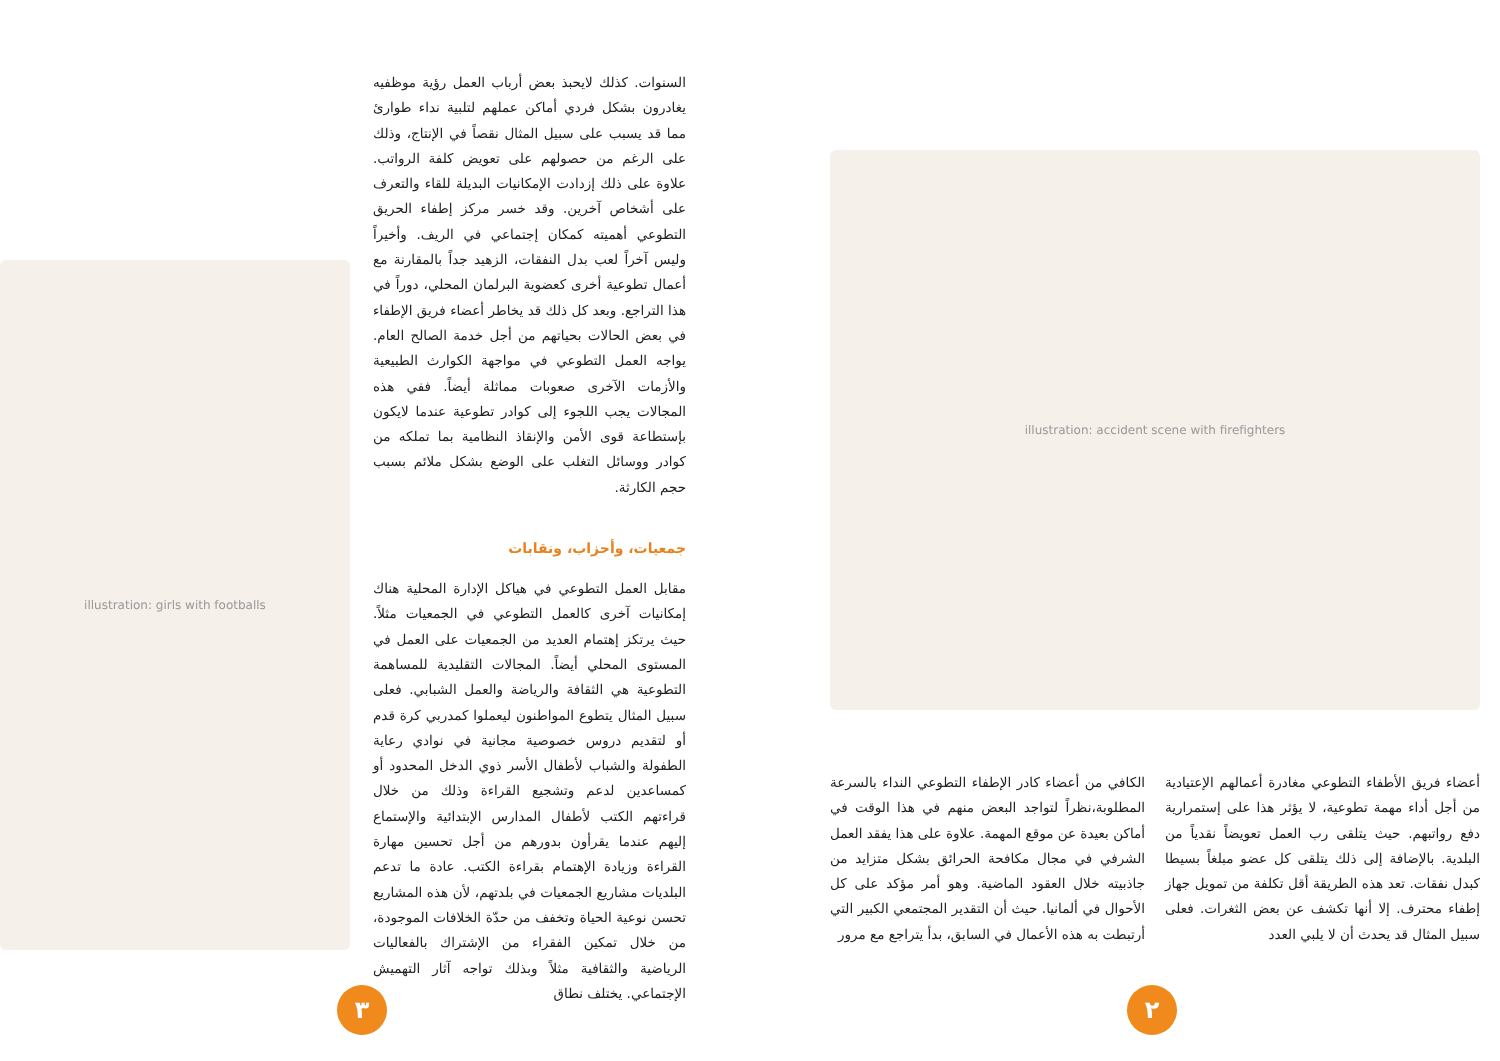illustration: accident scene with firefighters
أعضاء فريق الأطفاء التطوعي مغادرة أعمالهم الإعتيادية من أجل أداء مهمة تطوعية، لا يؤثر هذا على إستمرارية دفع رواتبهم. حيث يتلقى رب العمل تعويضاً نقدياً من البلدية. بالإضافة إلى ذلك يتلقى كل عضو مبلغاً بسيطا كبدل نفقات. تعد هذه الطريقة أقل تكلفة من تمويل جهاز إطفاء محترف. إلا أنها تكشف عن بعض الثغرات. فعلى سبيل المثال قد يحدث أن لا يلبي العدد
الكافي من أعضاء كادر الإطفاء التطوعي النداء بالسرعة المطلوبة،نظراً لتواجد البعض منهم في هذا الوقت في أماكن بعيدة عن موقع المهمة. علاوة على هذا يفقد العمل الشرفي في مجال مكافحة الحرائق بشكل متزايد من جاذبيته خلال العقود الماضية. وهو أمر مؤكد على كل الأحوال في ألمانيا. حيث أن التقدير المجتمعي الكبير التي أرتبطت به هذه الأعمال في السابق، بدأ يتراجع مع مرور
٢
illustration: girls with footballs
السنوات. كذلك لايحبذ بعض أرباب العمل رؤية موظفيه يغادرون بشكل فردي أماكن عملهم لتلبية نداء طوارئ مما قد يسبب على سبيل المثال نقصاً في الإنتاج، وذلك على الرغم من حصولهم على تعويض كلفة الرواتب. علاوة على ذلك إزدادت الإمكانيات البديلة للقاء والتعرف على أشخاص آخرين. وقد خسر مركز إطفاء الحريق التطوعي أهميته كمكان إجتماعي في الريف. وأخيراً وليس آخراً لعب بدل النفقات، الزهيد جداً بالمقارنة مع أعمال تطوعية أخرى كعضوية البرلمان المحلي، دوراً في هذا التراجع. وبعد كل ذلك قد يخاطر أعضاء فريق الإطفاء في بعض الحالات بحياتهم من أجل خدمة الصالح العام. يواجه العمل التطوعي في مواجهة الكوارث الطبيعية والأزمات الآخرى صعوبات مماثلة أيضاً. ففي هذه المجالات يجب اللجوء إلى كوادر تطوعية عندما لايكون بإستطاعة قوى الأمن والإنقاذ النظامية بما تملكه من كوادر ووسائل التغلب على الوضع بشكل ملائم بسبب حجم الكارثة.
جمعيات، وأحزاب، ونقابات
مقابل العمل التطوعي في هياكل الإدارة المحلية هناك إمكانيات آخرى كالعمل التطوعي في الجمعيات مثلاً. حيث يرتكز إهتمام العديد من الجمعيات على العمل في المستوى المحلي أيضاً. المجالات التقليدية للمساهمة التطوعية هي الثقافة والرياضة والعمل الشبابي. فعلى سبيل المثال يتطوع المواطنون ليعملوا كمدربي كرة قدم أو لتقديم دروس خصوصية مجانية في نوادي رعاية الطفولة والشباب لأطفال الأسر ذوي الدخل المحدود أو كمساعدين لدعم وتشجيع القراءة وذلك من خلال قراءتهم الكتب لأطفال المدارس الإبتدائية والإستماع إليهم عندما يقرأون بدورهم من أجل تحسين مهارة القراءة وزيادة الإهتمام بقراءة الكتب. عادة ما تدعم البلديات مشاريع الجمعيات في بلدتهم، لأن هذه المشاريع تحسن نوعية الحياة وتخفف من حدّة الخلافات الموجودة، من خلال تمكين الفقراء من الإشتراك بالفعاليات الرياضية والثقافية مثلاً وبذلك تواجه آثار التهميش الإجتماعي. يختلف نطاق
٣